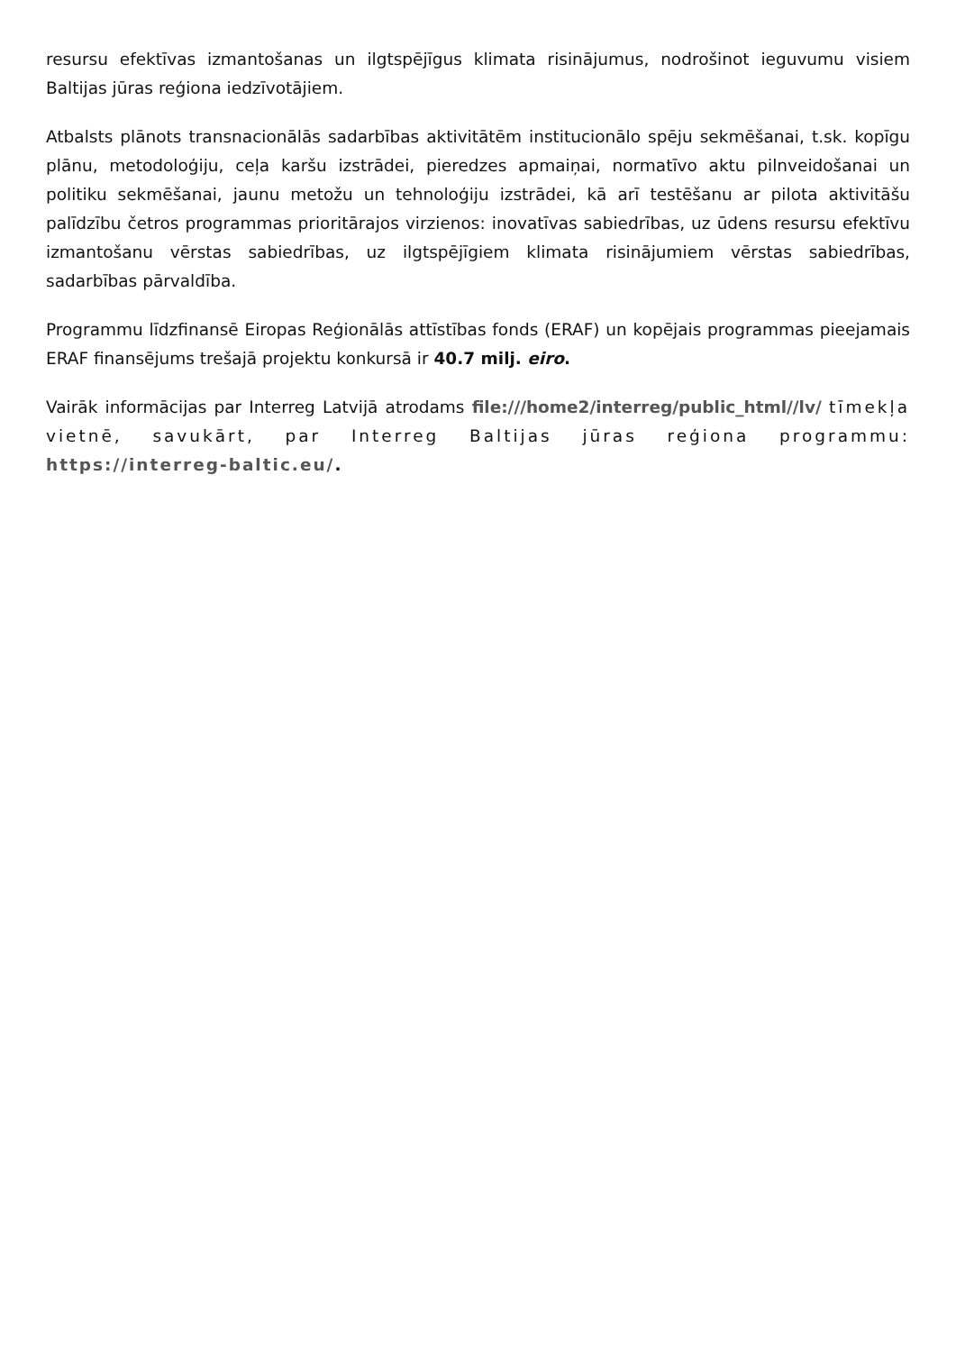resursu efektīvas izmantošanas un ilgtspējīgus klimata risinājumus, nodrošinot ieguvumu visiem Baltijas jūras reģiona iedzīvotājiem.
Atbalsts plānots transnacionālās sadarbības aktivitātēm institucionālo spēju sekmēšanai, t.sk. kopīgu plānu, metodoloģiju, ceļa karšu izstrādei, pieredzes apmaiņai, normatīvo aktu pilnveidošanai un politiku sekmēšanai, jaunu metožu un tehnoloģiju izstrādei, kā arī testēšanu ar pilota aktivitāšu palīdzību četros programmas prioritārajos virzienos: inovatīvas sabiedrības, uz ūdens resursu efektīvu izmantošanu vērstas sabiedrības, uz ilgtspējīgiem klimata risinājumiem vērstas sabiedrības, sadarbības pārvaldība.
Programmu līdzfinansē Eiropas Reģionālās attīstības fonds (ERAF) un kopējais programmas pieejamais ERAF finansējums trešajā projektu konkursā ir 40.7 milj. eiro.
Vairāk informācijas par Interreg Latvijā atrodams file:///home2/interreg/public_html//lv/ tīmekļa vietnē, savukārt, par Interreg Baltijas jūras reģiona programmu: https://interreg-baltic.eu/.